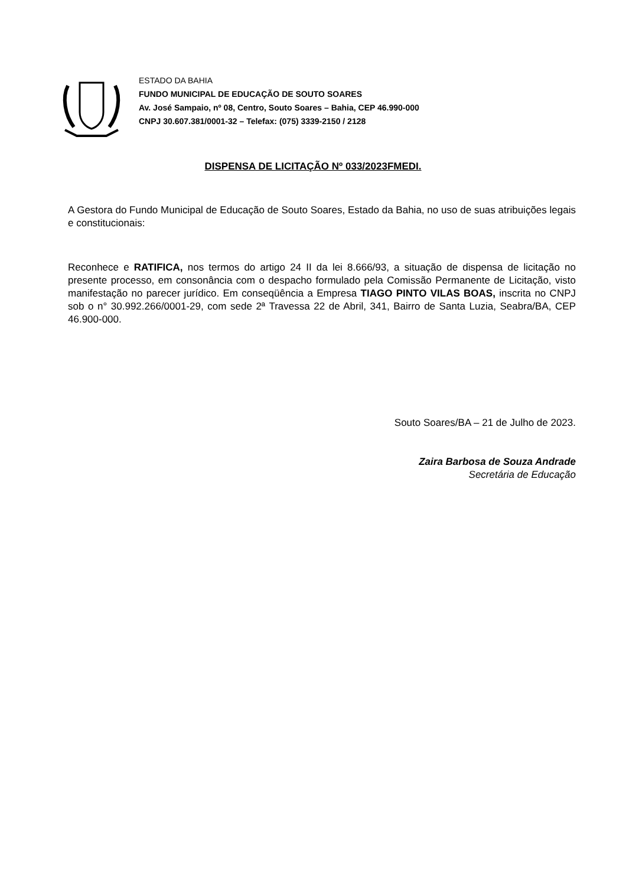ESTADO DA BAHIA
FUNDO MUNICIPAL DE EDUCAÇÃO DE SOUTO SOARES
Av. José Sampaio, nº 08, Centro, Souto Soares – Bahia, CEP 46.990-000
CNPJ 30.607.381/0001-32 – Telefax: (075) 3339-2150 / 2128
DISPENSA DE LICITAÇÃO Nº 033/2023FMEDI.
A Gestora do Fundo Municipal de Educação de Souto Soares, Estado da Bahia, no uso de suas atribuições legais e constitucionais:
Reconhece e RATIFICA, nos termos do artigo 24 II da lei 8.666/93, a situação de dispensa de licitação no presente processo, em consonância com o despacho formulado pela Comissão Permanente de Licitação, visto manifestação no parecer jurídico. Em conseqüência a Empresa TIAGO PINTO VILAS BOAS, inscrita no CNPJ sob o n° 30.992.266/0001-29, com sede 2ª Travessa 22 de Abril, 341, Bairro de Santa Luzia, Seabra/BA, CEP 46.900-000.
Souto Soares/BA – 21 de Julho de 2023.
Zaira Barbosa de Souza Andrade
Secretária de Educação